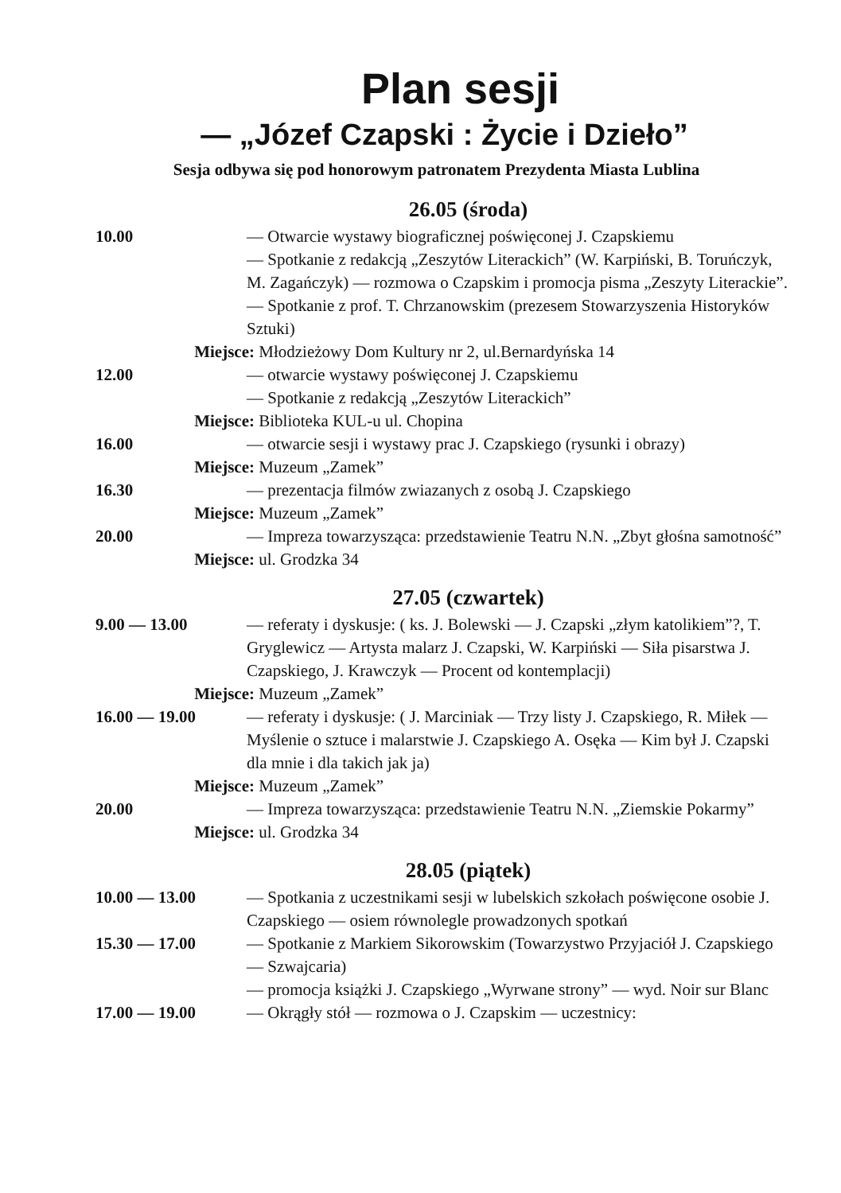Plan sesji
— „Józef Czapski : Życie i Dzieło”
Sesja odbywa się pod honorowym patronatem Prezydenta Miasta Lublina
26.05 (środa)
10.00 — Otwarcie wystawy biograficznej poświęconej J. Czapskiemu
— Spotkanie z redakcją „Zeszytów Literackich” (W. Karpiński, B. Toruńczyk, M. Zagańczyk) — rozmowa o Czapskim i promocja pisma „Zeszyty Literackie”.
— Spotkanie z prof. T. Chrzanowskim (prezesem Stowarzyszenia Historyków Sztuki)
Miejsce: Młodzieżowy Dom Kultury nr 2, ul.Bernardyńska 14
12.00 — otwarcie wystawy poświęconej J. Czapskiemu
— Spotkanie z redakcją „Zeszytów Literackich”
Miejsce: Biblioteka KUL-u ul. Chopina
16.00 — otwarcie sesji i wystawy prac J. Czapskiego (rysunki i obrazy)
Miejsce: Muzeum „Zamek”
16.30 — prezentacja filmów zwiazanych z osobą J. Czapskiego
Miejsce: Muzeum „Zamek”
20.00 — Impreza towarzysząca: przedstawienie Teatru N.N. „Zbyt głośna samotność”
Miejsce: ul. Grodzka 34
27.05 (czwartek)
9.00 — 13.00 — referaty i dyskusje: ( ks. J. Bolewski — J. Czapski „złym katolikiem”?, T. Gryglewicz — Artysta malarz J. Czapski, W. Karpiński — Siła pisarstwa J. Czapskiego, J. Krawczyk — Procent od kontemplacji)
Miejsce: Muzeum „Zamek”
16.00 — 19.00 — referaty i dyskusje: ( J. Marciniak — Trzy listy J. Czapskiego, R. Miłek — Myślenie o sztuce i malarstwie J. Czapskiego A. Osęka — Kim był J. Czapski dla mnie i dla takich jak ja)
Miejsce: Muzeum „Zamek”
20.00 — Impreza towarzysząca: przedstawienie Teatru N.N. „Ziemskie Pokarmy”
Miejsce: ul. Grodzka 34
28.05 (piątek)
10.00 — 13.00 — Spotkania z uczestnikami sesji w lubelskich szkołach poświęcone osobie J. Czapskiego — osiem równolegle prowadzonych spotkań
15.30 — 17.00 — Spotkanie z Markiem Sikorowskim (Towarzystwo Przyjaciół J. Czapskiego — Szwajcaria)
— promocja książki J. Czapskiego „Wyrwane strony” — wyd. Noir sur Blanc
17.00 — 19.00 — Okrągły stół — rozmowa o J. Czapskim — uczestnicy: